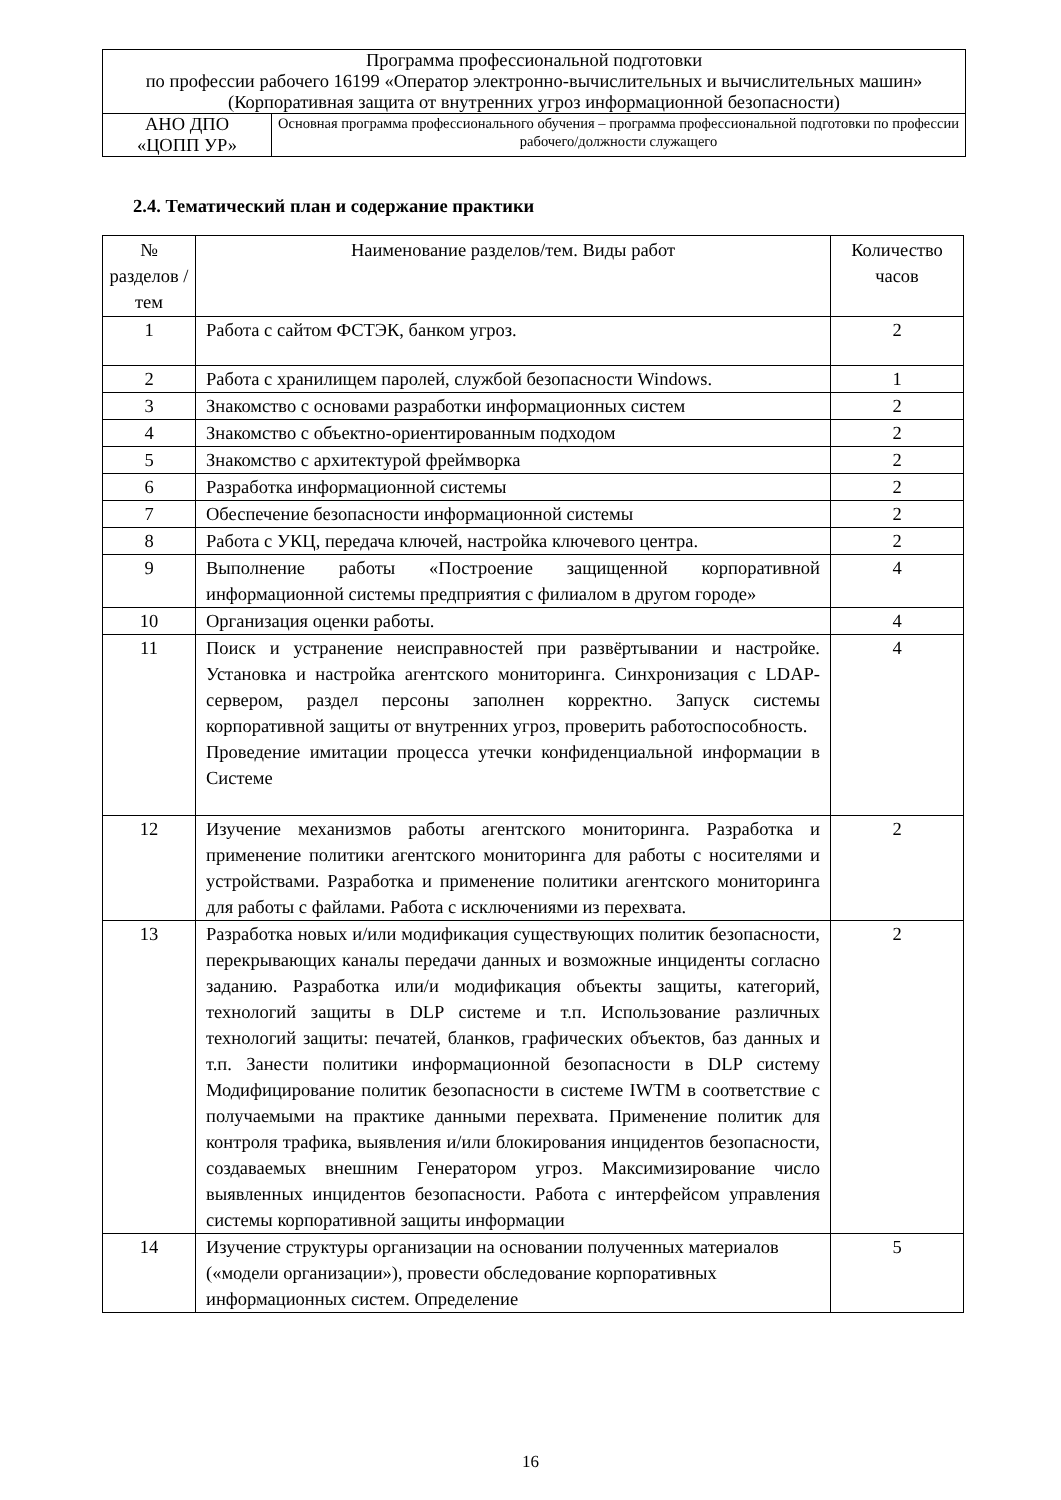| Программа профессиональной подготовки по профессии рабочего 16199 «Оператор электронно-вычислительных и вычислительных машин» (Корпоративная защита от внутренних угроз информационной безопасности) | |
| АНО ДПО «ЦОПП УР» | Основная программа профессионального обучения – программа профессиональной подготовки по профессии рабочего/должности служащего |
2.4. Тематический план и содержание практики
| № разделов / тем | Наименование разделов/тем. Виды работ | Количество часов |
| --- | --- | --- |
| 1 | Работа с сайтом ФСТЭК, банком угроз. | 2 |
| 2 | Работа с хранилищем паролей, службой безопасности Windows. | 1 |
| 3 | Знакомство с основами разработки информационных систем | 2 |
| 4 | Знакомство с объектно-ориентированным подходом | 2 |
| 5 | Знакомство с архитектурой фреймворка | 2 |
| 6 | Разработка информационной системы | 2 |
| 7 | Обеспечение безопасности информационной системы | 2 |
| 8 | Работа с УКЦ, передача ключей, настройка ключевого центра. | 2 |
| 9 | Выполнение работы «Построение защищенной корпоративной информационной системы предприятия с филиалом в другом городе» | 4 |
| 10 | Организация оценки работы. | 4 |
| 11 | Поиск и устранение неисправностей при развёртывании и настройке. Установка и настройка агентского мониторинга. Синхронизация с LDAP-сервером, раздел персоны заполнен корректно. Запуск системы корпоративной защиты от внутренних угроз, проверить работоспособность. Проведение имитации процесса утечки конфиденциальной информации в Системе | 4 |
| 12 | Изучение механизмов работы агентского мониторинга. Разработка и применение политики агентского мониторинга для работы с носителями и устройствами. Разработка и применение политики агентского мониторинга для работы с файлами. Работа с исключениями из перехвата. | 2 |
| 13 | Разработка новых и/или модификация существующих политик безопасности, перекрывающих каналы передачи данных и возможные инциденты согласно заданию. Разработка или/и модификация объекты защиты, категорий, технологий защиты в DLP системе и т.п. Использование различных технологий защиты: печатей, бланков, графических объектов, баз данных и т.п. Занести политики информационной безопасности в DLP систему Модифицирование политик безопасности в системе IWTM в соответствие с получаемыми на практике данными перехвата. Применение политик для контроля трафика, выявления и/или блокирования инцидентов безопасности, создаваемых внешним Генератором угроз. Максимизирование число выявленных инцидентов безопасности. Работа с интерфейсом управления системы корпоративной защиты информации | 2 |
| 14 | Изучение структуры организации на основании полученных материалов («модели организации»), провести обследование корпоративных информационных систем. Определение | 5 |
16